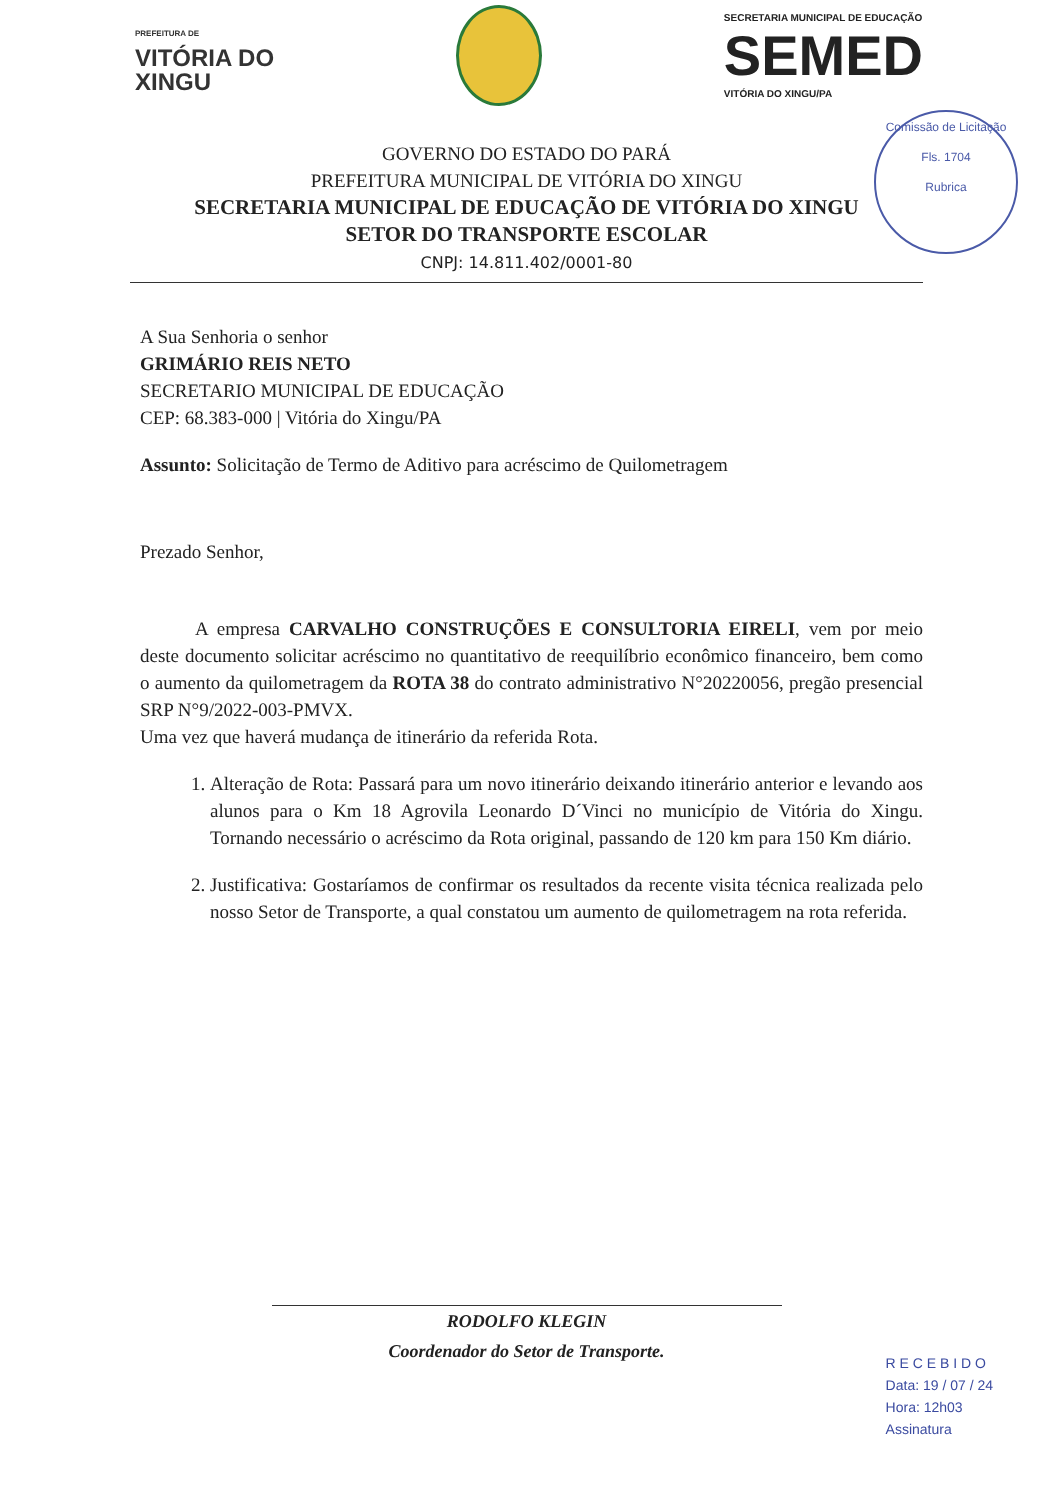PREFEITURA DE
VITÓRIA DO
XINGU
SECRETARIA MUNICIPAL DE EDUCAÇÃO
SEMED
VITÓRIA DO XINGU/PA
Comissão de Licitação
Fls. 1704
Rubrica
GOVERNO DO ESTADO DO PARÁ
PREFEITURA MUNICIPAL DE VITÓRIA DO XINGU
SECRETARIA MUNICIPAL DE EDUCAÇÃO DE VITÓRIA DO XINGU
SETOR DO TRANSPORTE ESCOLAR
CNPJ: 14.811.402/0001-80
A Sua Senhoria o senhor
GRIMÁRIO REIS NETO
SECRETARIO MUNICIPAL DE EDUCAÇÃO
CEP: 68.383-000 | Vitória do Xingu/PA
Assunto: Solicitação de Termo de Aditivo para acréscimo de Quilometragem
Prezado Senhor,
A empresa CARVALHO CONSTRUÇÕES E CONSULTORIA EIRELI, vem por meio deste documento solicitar acréscimo no quantitativo de reequilíbrio econômico financeiro, bem como o aumento da quilometragem da ROTA 38 do contrato administrativo N°20220056, pregão presencial SRP N°9/2022-003-PMVX.
Uma vez que haverá mudança de itinerário da referida Rota.
1. Alteração de Rota: Passará para um novo itinerário deixando itinerário anterior e levando aos alunos para o Km 18 Agrovila Leonardo D´Vinci no município de Vitória do Xingu. Tornando necessário o acréscimo da Rota original, passando de 120 km para 150 Km diário.
2. Justificativa: Gostaríamos de confirmar os resultados da recente visita técnica realizada pelo nosso Setor de Transporte, a qual constatou um aumento de quilometragem na rota referida.
RODOLFO KLEGIN
Coordenador do Setor de Transporte.
R E C E B I D O
Data: 19 / 07 / 24
Hora: 12h03
Assinatura